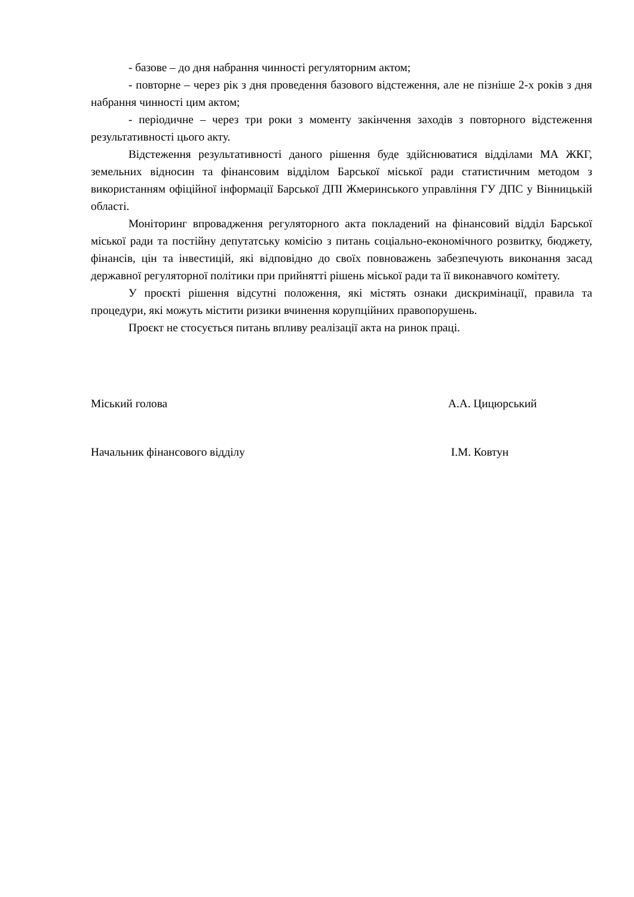- базове – до дня набрання чинності регуляторним актом;
- повторне – через рік з дня проведення базового відстеження, але не пізніше 2-х років з дня набрання чинності цим актом;
- періодичне – через три роки з моменту закінчення заходів з повторного відстеження результативності цього акту.
Відстеження результативності даного рішення буде здійснюватися відділами МА ЖКГ, земельних відносин та фінансовим відділом Барської міської ради статистичним методом з використанням офіційної інформації Барської ДПІ Жмеринського управління ГУ ДПС у Вінницькій області.
Моніторинг впровадження регуляторного акта покладений на фінансовий відділ Барської міської ради та постійну депутатську комісію з питань соціально-економічного розвитку, бюджету, фінансів, цін та інвестицій, які відповідно до своїх повноважень забезпечують виконання засад державної регуляторної політики при прийнятті рішень міської ради та її виконавчого комітету.
У проєкті рішення відсутні положення, які містять ознаки дискримінації, правила та процедури, які можуть містити ризики вчинення корупційних правопорушень.
Проєкт не стосується питань впливу реалізації акта на ринок праці.
Міський голова А.А. Цицюрський
Начальник фінансового відділу І.М. Ковтун